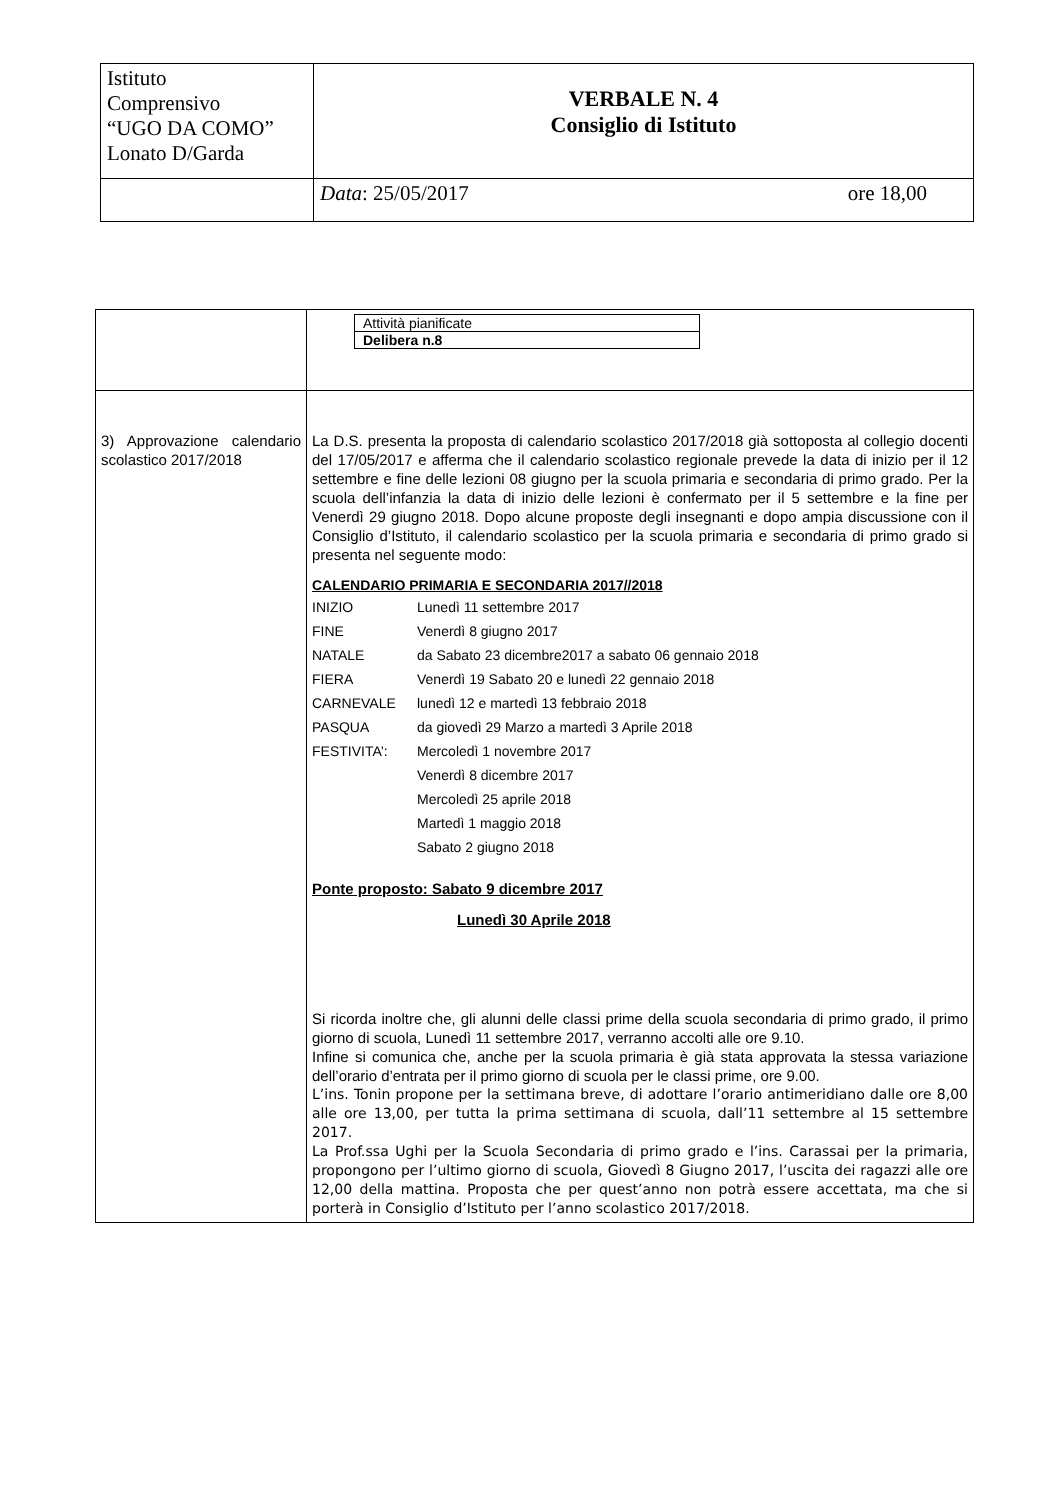| Istituto Comprensivo “UGO DA COMO” Lonato D/Garda | VERBALE N. 4 Consiglio di Istituto |
| | Data : 25/05/2017 ore 18,00 |
| | / Attività pianificate / / Delibera n.8 / |
| 3) Approvazione calendario scolastico 2017/2018 | La D.S. presenta la proposta di calendario scolastico 2017/2018 già sottoposta al collegio docenti del 17/05/2017 e afferma che il calendario scolastico regionale prevede la data di inizio per il 12 settembre e fine delle lezioni 08 giugno per la scuola primaria e secondaria di primo grado. Per la scuola dell’infanzia la data di inizio delle lezioni è confermato per il 5 settembre e la fine per Venerdì 29 giugno 2018. Dopo alcune proposte degli insegnanti e dopo ampia discussione con il Consiglio d’Istituto, il calendario scolastico per la scuola primaria e secondaria di primo grado si presenta nel seguente modo: CALENDARIO PRIMARIA E SECONDARIA 2017//2018 / INIZIO / Lunedì 11 settembre 2017 / / FINE / Venerdì 8 giugno 2017 / / NATALE / da Sabato 23 dicembre2017 a sabato 06 gennaio 2018 / / FIERA / Venerdì 19 Sabato 20 e lunedì 22 gennaio 2018 / / CARNEVALE / lunedì 12 e martedì 13 febbraio 2018 / / PASQUA / da giovedì 29 Marzo a martedì 3 Aprile 2018 / / FESTIVITA’: / Mercoledì 1 novembre 2017 / / / Venerdì 8 dicembre 2017 / / / Mercoledì 25 aprile 2018 / / / Martedì 1 maggio 2018 / / / Sabato 2 giugno 2018 / Ponte proposto: Sabato 9 dicembre 2017 Lunedì 30 Aprile 2018 Si ricorda inoltre che, gli alunni delle classi prime della scuola secondaria di primo grado, il primo giorno di scuola, Lunedì 11 settembre 2017, verranno accolti alle ore 9.10. Infine si comunica che, anche per la scuola primaria è già stata approvata la stessa variazione dell’orario d’entrata per il primo giorno di scuola per le classi prime, ore 9.00. L’ins. Tonin propone per la settimana breve, di adottare l’orario antimeridiano dalle ore 8,00 alle ore 13,00, per tutta la prima settimana di scuola, dall’11 settembre al 15 settembre 2017. La Prof.ssa Ughi per la Scuola Secondaria di primo grado e l’ins. Carassai per la primaria, propongono per l’ultimo giorno di scuola, Giovedì 8 Giugno 2017, l’uscita dei ragazzi alle ore 12,00 della mattina. Proposta che per quest’anno non potrà essere accettata, ma che si porterà in Consiglio d’Istituto per l’anno scolastico 2017/2018. |